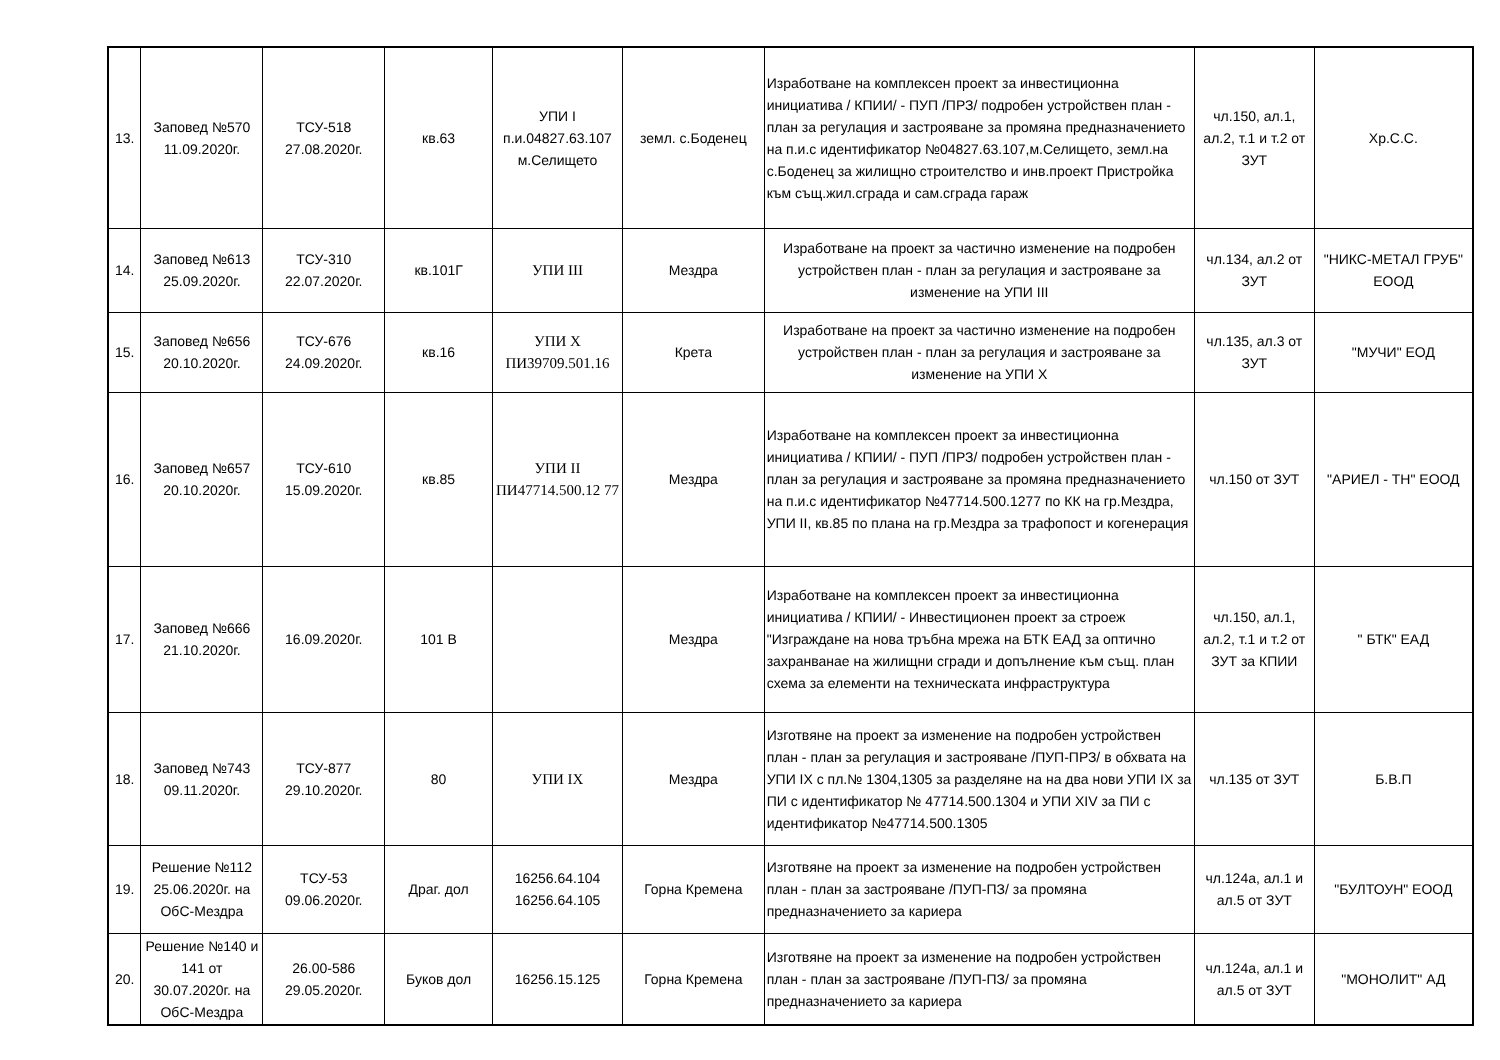| 13. | Заповед №570 11.09.2020г. | ТСУ-518 27.08.2020г. | кв.63 | УПИ I п.и.04827.63.107 м.Селището | земл. с.Боденец | Изработване на комплексен проект за инвестиционна инициатива / КПИИ/ - ПУП /ПРЗ/ подробен устройствен план - план за регулация и застрояване за промяна предназначението на п.и.с идентификатор №04827.63.107,м.Селището, земл.на с.Боденец за жилищно строителство и инв.проект Пристройка към същ.жил.сграда и сам.сграда гараж | чл.150, ал.1, ал.2, т.1 и т.2 от ЗУТ | Хр.С.С. |
| 14. | Заповед №613 25.09.2020г. | ТСУ-310 22.07.2020г. | кв.101Г | УПИ III | Мездра | Изработване на проект за частично изменение на подробен устройствен план - план за регулация и застрояване за изменение на УПИ III | чл.134, ал.2 от ЗУТ | "НИКС-МЕТАЛ ГРУБ" ЕООД |
| 15. | Заповед №656 20.10.2020г. | ТСУ-676 24.09.2020г. | кв.16 | УПИ X ПИ39709.501.16 | Крета | Изработване на проект за частично изменение на подробен устройствен план - план за регулация и застрояване за изменение на УПИ X | чл.135, ал.3 от ЗУТ | "МУЧИ" ЕОД |
| 16. | Заповед №657 20.10.2020г. | ТСУ-610 15.09.2020г. | кв.85 | УПИ II ПИ47714.500.12 77 | Мездра | Изработване на комплексен проект за инвестиционна инициатива / КПИИ/ - ПУП /ПРЗ/ подробен устройствен план - план за регулация и застрояване за промяна предназначението на п.и.с идентификатор №47714.500.1277 по КК на гр.Мездра, УПИ II, кв.85 по плана на гр.Мездра за трафопост и когенерация | чл.150 от ЗУТ | "АРИЕЛ - ТН" ЕООД |
| 17. | Заповед №666 21.10.2020г. | 16.09.2020г. | 101 В | | Мездра | Изработване на комплексен проект за инвестиционна инициатива / КПИИ/ - Инвестиционен проект за строеж "Изграждане на нова тръбна мрежа на БТК ЕАД за оптично захранванае на жилищни сгради и допълнение към същ. план схема за елементи на техническата инфраструктура | чл.150, ал.1, ал.2, т.1 и т.2 от ЗУТ за КПИИ | " БТК" ЕАД |
| 18. | Заповед №743 09.11.2020г. | ТСУ-877 29.10.2020г. | 80 | УПИ IX | Мездра | Изготвяне на проект за изменение на подробен устройствен план - план за регулация и застрояване /ПУП-ПРЗ/ в обхвата на УПИ IX с пл.№ 1304,1305 за разделяне на на два нови УПИ IX за ПИ с идентификатор № 47714.500.1304 и УПИ XIV за ПИ с идентификатор №47714.500.1305 | чл.135 от ЗУТ | Б.В.П |
| 19. | Решение №112 25.06.2020г. на ОбС-Мездра | ТСУ-53 09.06.2020г. | Драг. дол | 16256.64.104 16256.64.105 | Горна Кремена | Изготвяне на проект за изменение на подробен устройствен план - план за застрояване /ПУП-ПЗ/ за промяна предназначението за кариера | чл.124а, ал.1 и ал.5 от ЗУТ | "БУЛТОУН" ЕООД |
| 20. | Решение №140 и 141 от 30.07.2020г. на ОбС-Мездра | 26.00-586 29.05.2020г. | Буков дол | 16256.15.125 | Горна Кремена | Изготвяне на проект за изменение на подробен устройствен план - план за застрояване /ПУП-ПЗ/ за промяна предназначението за кариера | чл.124а, ал.1 и ал.5 от ЗУТ | "МОНОЛИТ" АД |